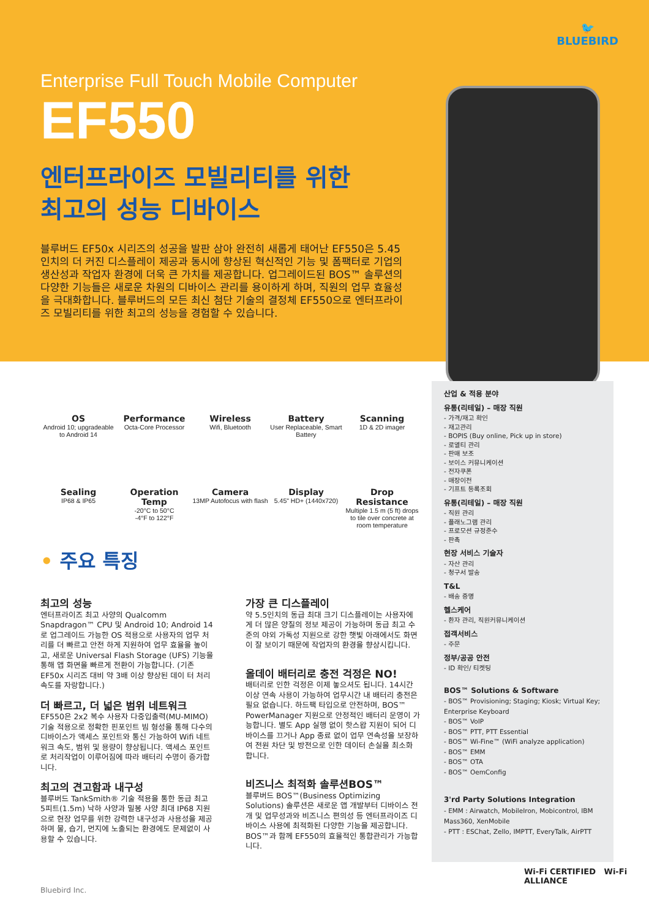🐦
BLUEBIRD
Enterprise Full Touch Mobile Computer
EF550
엔터프라이즈 모빌리티를 위한
최고의 성능 디바이스
블루버드 EF50x 시리즈의 성공을 발판 삼아 완전히 새롭게 태어난 EF550은 5.45인치의 더 커진 디스플레이 제공과 동시에 향상된 혁신적인 기능 및 폼팩터로 기업의 생산성과 작업자 환경에 더욱 큰 가치를 제공합니다. 업그레이드된 BOS™ 솔루션의 다양한 기능들은 새로운 차원의 디바이스 관리를 용이하게 하며, 직원의 업무 효율성을 극대화합니다. 블루버드의 모든 최신 첨단 기술의 결정체 EF550으로 엔터프라이즈 모빌리티를 위한 최고의 성능을 경험할 수 있습니다.
OS
Android 10; upgradeable to Android 14
Performance
Octa-Core Processor
Wireless
Wifi, Bluetooth
Battery
User Replaceable, Smart Battery
Scanning
1D & 2D imager
Sealing
IP68 & IP65
Operation Temp
-20°C to 50°C
-4°F to 122°F
Camera
13MP Autofocus with flash
Display
5.45" HD+ (1440x720)
Drop Resistance
Multiple 1.5 m (5 ft) drops to tile over concrete at room temperature
• 주요 특징
최고의 성능
엔터프라이즈 최고 사양의 Qualcomm Snapdragon™ CPU 및 Android 10; Android 14로 업그레이드 가능한 OS 적용으로 사용자의 업무 처리를 더 빠르고 안전 하게 지원하여 업무 효율을 높이고, 새로운 Universal Flash Storage (UFS) 기능을 통해 앱 화면을 빠르게 전환이 가능합니다. (기존 EF50x 시리즈 대비 약 3배 이상 향상된 데이 터 처리속도를 자랑합니다.)
더 빠르고, 더 넓은 범위 네트워크
EF550은 2x2 복수 사용자 다중입출력(MU-MIMO)기술 적용으로 정확한 핀포인트 빔 형성을 통해 다수의 디바이스가 액세스 포인트와 통신 가능하여 Wifi 네트워크 속도, 범위 및 용량이 향상됩니다. 액세스 포인트로 처리작업이 이루어짐에 따라 배터리 수명이 증가합니다.
최고의 견고함과 내구성
블루버드 TankSmith® 기술 적용을 통한 동급 최고 5피트(1.5m) 낙하 사양과 밀봉 사양 최대 IP68 지원으로 현장 업무를 위한 강력한 내구성과 사용성을 제공하며 물, 습기, 먼지에 노출되는 환경에도 문제없이 사용할 수 있습니다.
가장 큰 디스플레이
약 5.5인치의 동급 최대 크기 디스플레이는 사용자에게 더 많은 양질의 정보 제공이 가능하며 동급 최고 수준의 야외 가독성 지원으로 강한 햇빛 아래에서도 화면이 잘 보이기 때문에 작업자의 환경을 향상시킵니다.
올데이 배터리로 충전 걱정은 NO!
배터리로 인한 걱정은 이제 놓으셔도 됩니다. 14시간 이상 연속 사용이 가능하여 업무시간 내 배터리 충전은 필요 없습니다. 하드팩 타입으로 안전하며, BOS™ PowerManager 지원으로 안정적인 배터리 운영이 가능합니다. 별도 App 실행 없이 핫스왑 지원이 되어 디바이스를 끄거나 App 종료 없이 업무 연속성을 보장하여 전원 차단 및 방전으로 인한 데이터 손실을 최소화 합니다.
비즈니스 최적화 솔루션BOS™
블루버드 BOS™(Business Optimizing Solutions) 솔루션은 새로운 앱 개발부터 디바이스 전개 및 업무성과와 비즈니스 편의성 등 엔터프라이즈 디바이스 사용에 최적화된 다양한 기능을 제공합니다. BOS™과 함께 EF550의 효율적인 통합관리가 가능합니다.
산업 & 적용 분야
유통(리테일) – 매장 직원
- 가격/재고 확인
- 재고관리
- BOPIS (Buy online, Pick up in store)
- 로열티 관리
- 판매 보조
- 보이스 커뮤니케이션
- 전자쿠폰
- 매장이전
- 기프트 등록조회
유통(리테일) – 매장 직원
- 직원 관리
- 플래노그램 관리
- 프로모션 규정준수
- 판촉
현장 서비스 기술자
- 자산 관리
- 청구서 발송
T&L
- 배송 증명
헬스케어
- 환자 관리, 직원커뮤니케이션
접객서비스
- 주문
정부/공공 안전
- ID 확인/ 티켓팅
BOS™ Solutions & Software
- BOS™ Provisioning; Staging; Kiosk; Virtual Key; Enterprise Keyboard
- BOS™ VoIP
- BOS™ PTT, PTT Essential
- BOS™ Wi-Fine™ (WiFi analyze application)
- BOS™ EMM
- BOS™ OTA
- BOS™ OemConfig
3'rd Party Solutions Integration
- EMM : Airwatch, MobileIron, Mobicontrol, IBM Mass360, XenMobile
- PTT : ESChat, Zello, IMPTT, EveryTalk, AirPTT
Wi-Fi CERTIFIED Wi-Fi ALLIANCE
Bluebird Inc.